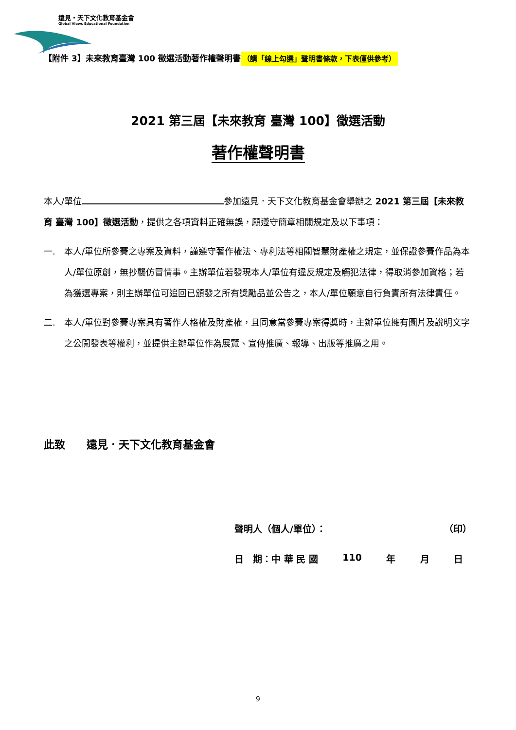遠見・天下文化教育基金會
Global Views Educational Foundation
【附件 3】未來教育臺灣 100 徵選活動著作權聲明書 （請「線上勾選」聲明書條款，下表僅供參考）
2021 第三屆【未來教育 臺灣 100】徵選活動
著作權聲明書
本人/單位 參加遠見．天下文化教育基金會舉辦之 2021 第三屆【未來教育 臺灣 100】徵選活動，提供之各項資料正確無誤，願遵守簡章相關規定及以下事項：
一. 本人/單位所參賽之專案及資料，謹遵守著作權法、專利法等相關智慧財產權之規定，並保證參賽作品為本人/單位原創，無抄襲仿冒情事。主辦單位若發現本人/單位有違反規定及觸犯法律，得取消參加資格；若為獲選專案，則主辦單位可追回已頒發之所有獎勵品並公告之，本人/單位願意自行負責所有法律責任。
二. 本人/單位對參賽專案具有著作人格權及財產權，且同意當參賽專案得獎時，主辦單位擁有圖片及說明文字之公開發表等權利，並提供主辦單位作為展覽、宣傳推廣、報導、出版等推廣之用。
此致　　遠見．天下文化教育基金會
聲明人（個人/單位）： （印）
日　期：中 華 民 國 110 年 月 日
9